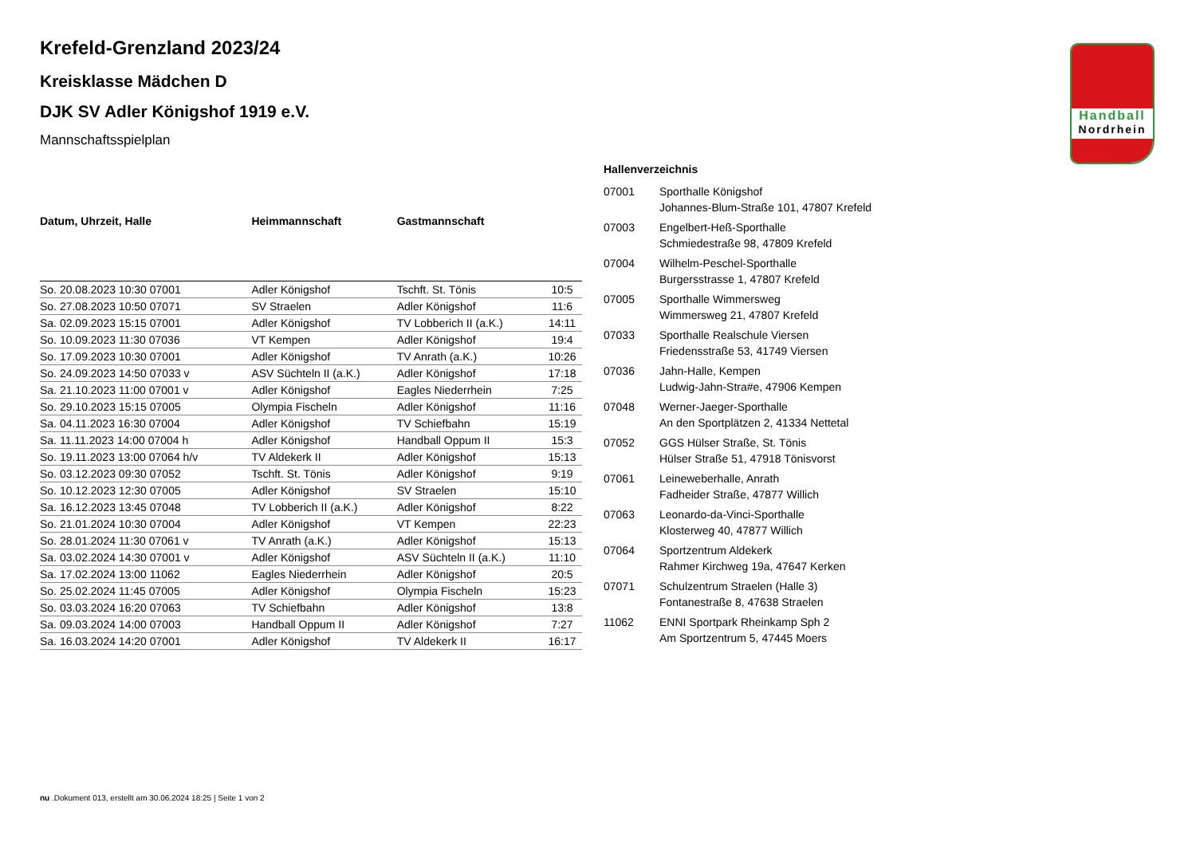Handball
Nordrhein
Krefeld-Grenzland 2023/24
Kreisklasse Mädchen D
DJK SV Adler Königshof 1919 e.V.
Mannschaftsspielplan
| Datum, Uhrzeit, Halle | Heimmannschaft | Gastmannschaft | |
| --- | --- | --- | --- |
| So. 20.08.2023 10:30 07001 | Adler Königshof | Tschft. St. Tönis | 10:5 |
| So. 27.08.2023 10:50 07071 | SV Straelen | Adler Königshof | 11:6 |
| Sa. 02.09.2023 15:15 07001 | Adler Königshof | TV Lobberich II (a.K.) | 14:11 |
| So. 10.09.2023 11:30 07036 | VT Kempen | Adler Königshof | 19:4 |
| So. 17.09.2023 10:30 07001 | Adler Königshof | TV Anrath (a.K.) | 10:26 |
| So. 24.09.2023 14:50 07033 v | ASV Süchteln II (a.K.) | Adler Königshof | 17:18 |
| Sa. 21.10.2023 11:00 07001 v | Adler Königshof | Eagles Niederrhein | 7:25 |
| So. 29.10.2023 15:15 07005 | Olympia Fischeln | Adler Königshof | 11:16 |
| Sa. 04.11.2023 16:30 07004 | Adler Königshof | TV Schiefbahn | 15:19 |
| Sa. 11.11.2023 14:00 07004 h | Adler Königshof | Handball Oppum II | 15:3 |
| So. 19.11.2023 13:00 07064 h/v | TV Aldekerk II | Adler Königshof | 15:13 |
| So. 03.12.2023 09:30 07052 | Tschft. St. Tönis | Adler Königshof | 9:19 |
| So. 10.12.2023 12:30 07005 | Adler Königshof | SV Straelen | 15:10 |
| Sa. 16.12.2023 13:45 07048 | TV Lobberich II (a.K.) | Adler Königshof | 8:22 |
| So. 21.01.2024 10:30 07004 | Adler Königshof | VT Kempen | 22:23 |
| So. 28.01.2024 11:30 07061 v | TV Anrath (a.K.) | Adler Königshof | 15:13 |
| Sa. 03.02.2024 14:30 07001 v | Adler Königshof | ASV Süchteln II (a.K.) | 11:10 |
| Sa. 17.02.2024 13:00 11062 | Eagles Niederrhein | Adler Königshof | 20:5 |
| So. 25.02.2024 11:45 07005 | Adler Königshof | Olympia Fischeln | 15:23 |
| So. 03.03.2024 16:20 07063 | TV Schiefbahn | Adler Königshof | 13:8 |
| Sa. 09.03.2024 14:00 07003 | Handball Oppum II | Adler Königshof | 7:27 |
| Sa. 16.03.2024 14:20 07001 | Adler Königshof | TV Aldekerk II | 16:17 |
Hallenverzeichnis
| 07001 | Sporthalle Königshof Johannes-Blum-Straße 101, 47807 Krefeld |
| 07003 | Engelbert-Heß-Sporthalle Schmiedestraße 98, 47809 Krefeld |
| 07004 | Wilhelm-Peschel-Sporthalle Burgersstrasse 1, 47807 Krefeld |
| 07005 | Sporthalle Wimmersweg Wimmersweg 21, 47807 Krefeld |
| 07033 | Sporthalle Realschule Viersen Friedensstraße 53, 41749 Viersen |
| 07036 | Jahn-Halle, Kempen Ludwig-Jahn-Stra#e, 47906 Kempen |
| 07048 | Werner-Jaeger-Sporthalle An den Sportplätzen 2, 41334 Nettetal |
| 07052 | GGS Hülser Straße, St. Tönis Hülser Straße 51, 47918 Tönisvorst |
| 07061 | Leineweberhalle, Anrath Fadheider Straße, 47877 Willich |
| 07063 | Leonardo-da-Vinci-Sporthalle Klosterweg 40, 47877 Willich |
| 07064 | Sportzentrum Aldekerk Rahmer Kirchweg 19a, 47647 Kerken |
| 07071 | Schulzentrum Straelen (Halle 3) Fontanestraße 8, 47638 Straelen |
| 11062 | ENNI Sportpark Rheinkamp Sph 2 Am Sportzentrum 5, 47445 Moers |
nu .Dokument 013, erstellt am 30.06.2024 18:25 | Seite 1 von 2